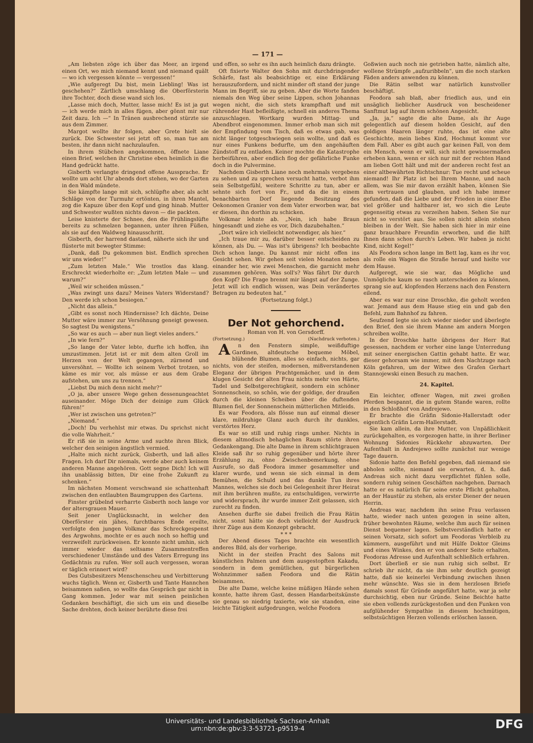— 171 —
„Am liebsten zöge ich über das Meer, an irgend einen Ort, wo mich niemand kennt und niemand quält — wo ich vergessen könnte — vergessen!“
„Wie aufgeregt Du bist, mein Liebling! Was ist geschehen?“ Zärtlich umschlang die Oberförsterin ihre Tochter, doch diese wand sich los.
„Lasse mich doch, Mutter, lasse mich! Es ist ja gut — ich werde mich in alles fügen, aber gönnt mir nur Zeit dazu. Ich —“ In Tränen ausbrechend stürzte sie aus dem Zimmer.
Margot wollte ihr folgen, aber Grete hielt sie zurück. Die Schwester sei jetzt oft so, man tue am besten, ihr dann nicht nachzulaufen.
In ihrem Stübchen angekommen, öffnete Liane einen Brief, welchen ihr Christine eben heimlich in die Hand gedrückt hatte.
Gisberth verlangte dringend offene Aussprache. Er wollte um acht Uhr abends dort stehen, wo der Garten in den Wald mündete.
Sie kämpfte lange mit sich, schlüpfte aber, als acht Schläge von der Turmuhr ertönten, in ihren Mantel, zog die Kapuze über den Kopf und ging hinab. Mutter und Schwester wußten nichts davon — die packten.
Leise knisterte der Schnee, den die Frühlingslüfte bereits zu schmelzen begannen, unter ihren Füßen, als sie auf den Waldweg hinausschritt.
Gisberth, der harrend dastand, näherte sich ihr und flüsterte mit bewegter Stimme:
„Dank, daß Du gekommen bist. Endlich sprechen wir uns wieder!“
„Zum letzten Male.“ Wie trostlos das klang. Erschreckt wiederholte er: „Zum letzten Male — und warum?“
„Weil wir scheiden müssen.“
„Was zwingt uns dazu? Meines Vaters Widerstand? Den werde ich schon besiegen.“
„Nicht das allein.“
„Gibt es sonst noch Hindernisse? Ich dächte, Deine Mutter wäre immer zur Versöhnung geneigt gewesen. So sagtest Du wenigstens.“
„So war es auch — aber nun liegt vieles anders.“
„In wie fern?“
„So lange der Vater lebte, durfte ich hoffen, ihn umzustimmen. Jetzt ist er mit dem alten Groll im Herzen von der Welt gegangen, zürnend und unversöhnt. — Wollte ich seinem Verbot trotzen, so käme es mir vor, als müsse er aus dem Grabe aufstehen, um uns zu trennen.“
„Liebst Du mich denn nicht mehr?“
„O ja, aber unsere Wege gehen dessenungeachtet auseinander. Möge Dich der deinige zum Glück führen!“
„Wer ist zwischen uns getreten?“
„Niemand.“
„Doch! Du verhehlst mir etwas. Du sprichst nicht die volle Wahrheit.“
Er riß sie in seine Arme und suchte ihren Blick, welcher den seinigen ängstlich vermied.
„Halte mich nicht zurück, Gisberth, und laß alles Fragen. Ich darf Dir niemals, werde aber auch keinem anderen Manne angehören. Gott segne Dich! Ich will ihn unablässig bitten, Dir eine frohe Zukunft zu schenken.“
Im nächsten Moment verschwand sie schattenhaft zwischen den entlaubten Baumgruppen des Gartens.
Finster grübelnd verharrte Gisberth noch lange vor der altersgrauen Mauer.
Seit jener Unglücksnacht, in welcher den Oberförster ein jähes, furchtbares Ende ereilte, verfolgte den jungen Volkmar das Schreckgespenst des Argwohns, mochte er es auch noch so heftig und verzweifelt zurückweisen. Er konnte nicht umhin, sich immer wieder das seltsame Zusammentreffen verschiedener Umstände und des Vaters Erregung ins Gedächtnis zu rufen. Wer soll auch vergessen, woran er täglich erinnert wird?
Des Gutsbesitzers Menschenscheu und Verbitterung wuchs täglich. Wenn er, Gisberth und Tante Hannchen beisammen saßen, so wollte das Gespräch gar nicht in Gang kommen. Jeder war mit seinen peinlichen Gedanken beschäftigt, die sich um ein und dieselbe Sache drehten, doch keiner berührte diese frei
und offen, so sehr es ihn auch heimlich dazu drängte.
Oft fixierte Walter den Sohn mit durchdringender Schärfe, fast als beabsichtige er, eine Erklärung herauszufordern, und nicht minder oft stand der junge Mann im Begriff, sie zu geben. Aber die Worte fanden niemals den Weg über seine Lippen, schon Johannas wegen nicht, die sich stets krampfhaft und mit rührender Hast befleißigte, schnell ein anderes Thema anzuschlagen. Wortkarg wurden Mittag- und Abendbrot eingenommen. Immer erhob man sich mit der Empfindung vom Tisch, daß es etwas gab, was nicht länger totgeschwiegen sein wollte, und daß es nur eines Funkens bedurfte, um den angehäuften Zündstoff zu entladen. Keiner mochte die Katastrophe herbeiführen, aber endlich flog der gefährliche Funke doch in die Pulvermine.
Nachdem Gisberth Liane noch mehrmals vergebens zu sehen und zu sprechen versucht hatte, verbot ihm sein Selbstgefühl, weitere Schritte zu tun, aber er sehnte sich fort von Fr., und da die in einem benachbarten Dorf liegende Besitzung des Oekonomen Granier von dem Vater erworben war, bat er diesen, ihn dorthin zu schicken.
Volkmar lehnte ab. „Nein, ich habe Braun hingesandt und ziehe es vor, Dich dazubehalten.“
„Dort wäre ich vielleicht notwendiger, als hier.“
„Ich traue mir zu, darüber besser entscheiden zu können, als Du. — Was ist's übrigens? Ich beobachte Dich schon lange. Du kannst mir nicht offen ins Gesicht sehen. Wir gehen seit vielen Monaten neben einander her, wie zwei Menschen, die garnicht mehr zusammen gehören. Was soll's? Was fährt Dir durch den Kopf? Die Frage brennt mir längst auf der Zunge. Jetzt will ich endlich wissen, was Dein verändertes Betragen zu bedeuten hat.“
(Fortsetzung folgt.)
Der Not gehorchend.
Roman von H. von Gersdorff.
(Fortsetzung.) (Nachdruck verboten.)
An den Fenstern simple, weißduftige Gardinen, altdeutsche bequeme Möbel, blühende Blumen, alles so einfach, nichts, gar nichts, von der steifen, modernen, mißverstandenen Eleganz der übrigen Prachtgemächer, und in dem klugen Gesicht der alten Frau nichts mehr von Härte, Tadel und Selbstgerechtigkeit, sondern ein schöner Sonnenschein, so schön, wie der goldige, der draußen durch die kleinen Scheiben über die duftenden Blumen fiel, der Sonnenschein mütterlichen Mitleids.
Es war Feodora, als flösse nun auf einmal dieser klare, mildruhige Glanz auch durch ihr dunkles, verstörtes Herz.
Es war so still und ruhig rings umher. Nichts in diesem altmodisch behaglichen Raum störte ihren Gedankengang. Die alte Dame in ihrem schlichtgrauen Kleide saß ihr so ruhig gegenüber und hörte ihrer Erzählung zu, ohne Zwischenbemerkung, ohne Ausrufe, so daß Feodora immer gesammelter und klarer wurde, und wenn sie sich einmal in dem Bemühen, die Schuld und das dunkle Tun ihres Mannes, welches sie doch bei Gelegenheit ihrer Heirat mit ihm berühren mußte, zu entschuldigen, verwirrte und widersprach, ihr wurde immer Zeit gelassen, sich zurecht zu finden.
Ansehen durfte sie dabei freilich die Frau Rätin nicht, sonst hätte sie doch vielleicht der Ausdruck ihrer Züge aus dem Konzept gebracht.
* * *
Der Abend dieses Tages brachte ein wesentlich anderes Bild, als der vorherige.
Nicht in der steifen Pracht des Salons mit künstlichen Palmen und dem ausgestopften Kakadu, sondern in dem gemütlichen, gut bürgerlichen Wohnzimmer saßen Feodora und die Rätin beisammen.
Die alte Dame, welche keine müßigen Hände sehen konnte, hatte ihrem Gast, dessen Handarbeitskünste sie genau so niedrig taxierte, wie sie standen, eine leichte Tätigkeit aufgedrungen, welche Feodora
Goßwien auch noch nie getrieben hatte, nämlich alte, wollene Strümpfe „aufzuribbeln“, um die noch starken Fäden anders anwenden zu können.
Die Rätin selbst war natürlich kunstvoller beschäftigt.
Feodora sah blaß, aber friedlich aus, und ein unsäglich lieblicher Ausdruck von bescheidener Sanftmut lag auf ihrem schönen Angesicht.
„Ja, ja,“ sagte die alte Dame, als ihr Auge gelegentlich auf diesem holden Gesicht, auf den goldigen Haaren länger ruhte, das ist eine alte Geschichte, mein liebes Kind, Hochmut kommt vor dem Fall. Aber es gibt auch gar keinen Fall, von dem ein Mensch, wenn er will, sich nicht gewissermaßen erheben kann, wenn er sich nur mit der rechten Hand am lieben Gott hält und mit der anderen recht fest an einer altbewährten Richtschnur: Tue recht und scheue niemand! Ihr Platz ist bei Ihrem Manne, und nach allem, was Sie mir davon erzählt haben, können Sie ihm vertrauen und glauben, und ich habe immer gefunden, daß die Liebe und der Frieden in einer Ehe viel größer und haltbarer ist, wo sich die Leute gegenseitig etwas zu verzeihen haben. Sehen Sie nur nicht so verstört aus. Sie sollen nicht allein stehen bleiben in der Welt. Sie haben sich hier in mir eine ganz brauchbare Freundin erworben, und die hilft Ihnen dann schon durch's Leben. Wir haben ja nicht Kind, nicht Kegel!“
Als Feodora schon lange im Bett lag, kam es ihr vor, als rolle ein Wagen die Straße herauf und hielte vor dem Hause.
Aufgeregt, wie sie war, das Mögliche und Unmögliche kaum so rasch unterscheiden zu können, sprang sie auf, klopfenden Herzens nach den Fenstern eilend.
Aber es war nur eine Droschke, die geholt worden war. Jemand aus dem Hause stieg ein und gab den Befehl, zum Bahnhof zu fahren.
Seufzend legte sie sich wieder nieder und überlegte den Brief, den sie ihrem Manne am andern Morgen schreiben wollte.
In der Droschke hatte übrigens der Herr Rat gesessen, nachdem er vorher eine lange Unterredung mit seiner energischen Gattin gehabt hatte. Er war, dieser gehorsam wie immer, mit dem Nachtzuge nach Köln gefahren, um der Witwe des Grafen Gerhart Stannojewski einen Besuch zu machen.
24. Kapitel.
Ein leichter, offener Wagen, mit zwei großen Pferden bespannt, die in gutem Stande waren, rollte in den Schloßhof von Andrejewo.
Er brachte die Gräfin Sidonie-Hallerstadt oder eigentlich Gräfin Lorm-Hallerstadt.
Sie kam allein, da ihre Mutter, von Unpäßlichkeit zurückgehalten, es vorgezogen hatte, in ihrer Berliner Wohnung Sidonies Rückkehr abzuwarten. Der Aufenthalt in Andrejewo sollte zunächst nur wenige Tage dauern.
Sidonie hatte den Befehl gegeben, daß niemand sie abholen sollte, niemand sie erwarten, d. h. daß Andreas sich nicht dazu verpflichtet fühlen solle, sondern ruhig seinen Geschäften nachgehen. Darnach hatte er es natürlich für seine erste Pflicht gehalten, an der Haustür zu stehen, als erster Diener der neuen Herrin.
Andreas war, nachdem ihn seine Frau verlassen hatte, wieder nach unten gezogen in seine alten, früher bewohnten Räume, welche ihm auch für seinen Dienst bequemer lagen. Selbstverständlich hatte er seinen Vorsatz, sich sofort um Feodoras Verbleib zu kümmern, ausgeführt und mit Hülfe Doktor Gleims und eines Winkes, den er von anderer Seite erhalten, Feodoras Adresse und Aufenthalt schließlich erfahren.
Dort überließ er sie nun ruhig sich selbst. Er schrieb ihr nicht, da sie ihm sehr deutlich gezeigt hatte, daß sie keinerlei Verbindung zwischen ihnen mehr wünschte. Was sie in dem herzlosen Briefe damals sonst für Gründe angeführt hatte, war ja sehr durchsichtig, eben nur Gründe. Seine Beichte hatte sie eben vollends zurückgestoßen und den Funken von aufglühender Sympathie in diesem hochmütigen, selbstsüchtigen Herzen vollends erlöschen lassen.
DFG Universitäts- und Landesbibliothek Sachsen-Anhalt
urn:nbn:de:gbv:3:3-53721-p9519-4